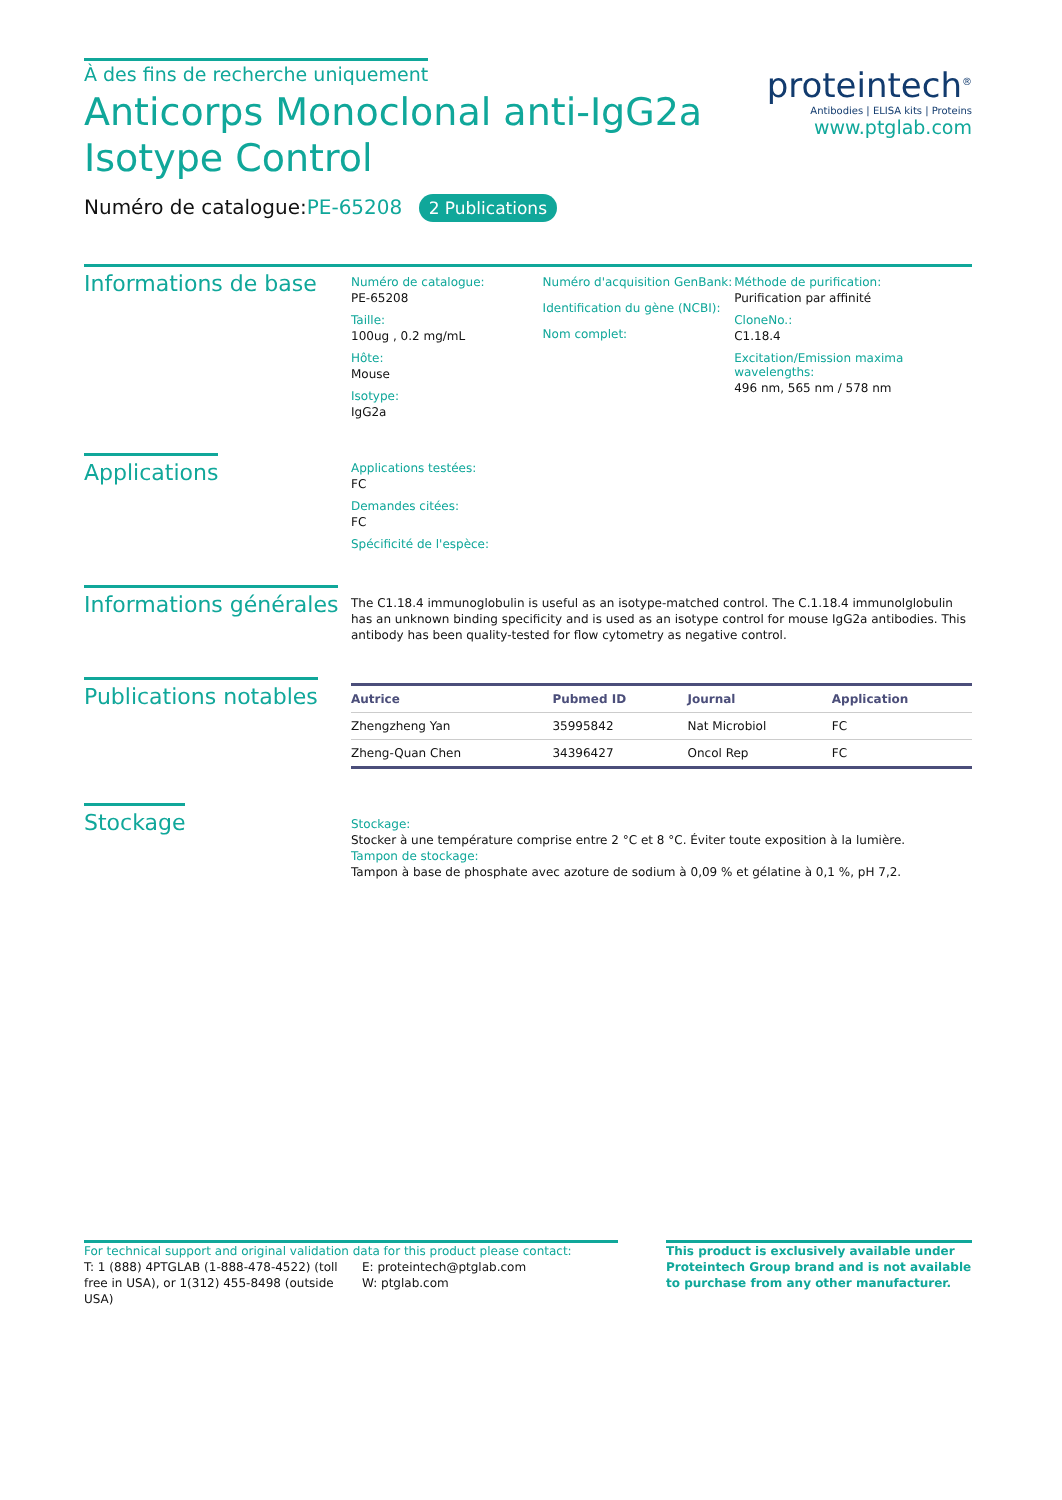À des fins de recherche uniquement
Anticorps Monoclonal anti-IgG2a
Isotype Control
proteintech<sup>®</sup>
Antibodies | ELISA kits | Proteins
www.ptglab.com
Numéro de catalogue:PE-65208 2 Publications
Informations de base
Numéro de catalogue:
PE-65208
Taille:
100ug , 0.2 mg/mL
Hôte:
Mouse
Isotype:
IgG2a
Numéro d'acquisition GenBank:
Identification du gène (NCBI):
Nom complet:
Méthode de purification:
Purification par affinité
CloneNo.:
C1.18.4
Excitation/Emission maxima wavelengths:
496 nm, 565 nm / 578 nm
Applications
Applications testées:
FC
Demandes citées:
FC
Spécificité de l'espèce:
Informations générales
The C1.18.4 immunoglobulin is useful as an isotype-matched control. The C.1.18.4 immunolglobulin has an unknown binding specificity and is used as an isotype control for mouse IgG2a antibodies. This antibody has been quality-tested for flow cytometry as negative control.
Publications notables
| Autrice | Pubmed ID | Journal | Application |
| --- | --- | --- | --- |
| Zhengzheng Yan | 35995842 | Nat Microbiol | FC |
| Zheng-Quan Chen | 34396427 | Oncol Rep | FC |
Stockage
Stockage:
Stocker à une température comprise entre 2 °C et 8 °C. Éviter toute exposition à la lumière.
Tampon de stockage:
Tampon à base de phosphate avec azoture de sodium à 0,09 % et gélatine à 0,1 %, pH 7,2.
For technical support and original validation data for this product please contact:
T: 1 (888) 4PTGLAB (1-888-478-4522) (toll free in USA), or 1(312) 455-8498 (outside USA)
E: proteintech@ptglab.com
W: ptglab.com
This product is exclusively available under Proteintech Group brand and is not available to purchase from any other manufacturer.